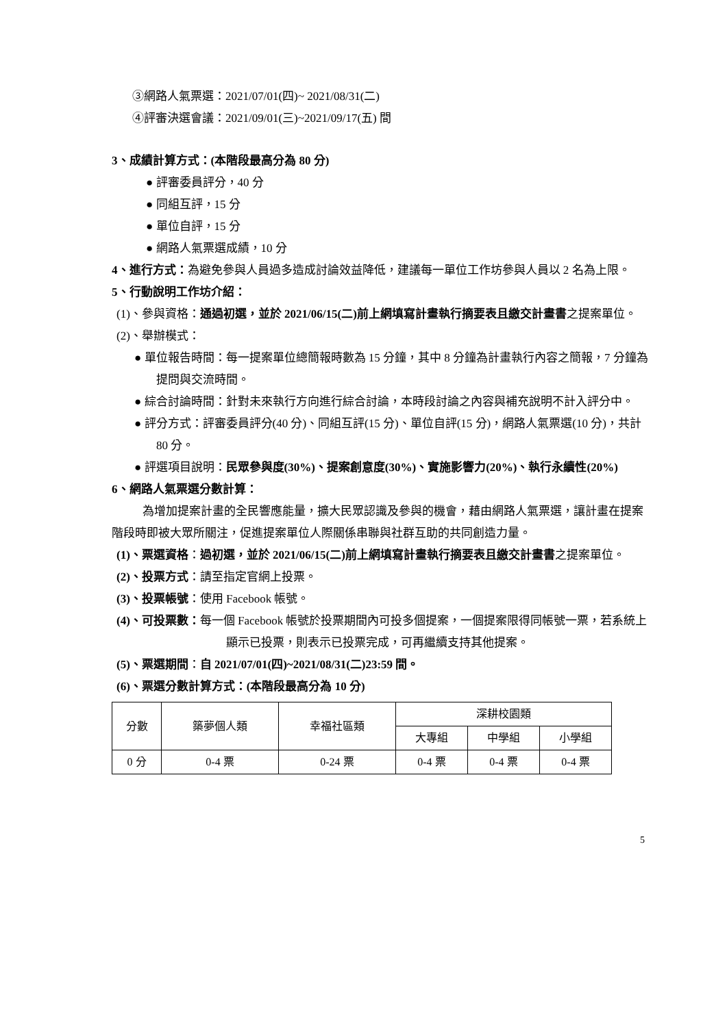③網路人氣票選：2021/07/01(四)~ 2021/08/31(二)
④評審決選會議：2021/09/01(三)~2021/09/17(五) 間
3、成績計算方式：(本階段最高分為 80 分)
● 評審委員評分，40 分
● 同組互評，15 分
● 單位自評，15 分
● 網路人氣票選成績，10 分
4、進行方式：為避免參與人員過多造成討論效益降低，建議每一單位工作坊參與人員以 2 名為上限。
5、行動說明工作坊介紹：
(1)、參與資格：通過初選，並於 2021/06/15(二)前上網填寫計畫執行摘要表且繳交計畫書之提案單位。
(2)、舉辦模式：
● 單位報告時間：每一提案單位總簡報時數為 15 分鐘，其中 8 分鐘為計畫執行內容之簡報，7 分鐘為提問與交流時間。
● 綜合討論時間：針對未來執行方向進行綜合討論，本時段討論之內容與補充說明不計入評分中。
● 評分方式：評審委員評分(40 分)、同組互評(15 分)、單位自評(15 分)，網路人氣票選(10 分)，共計 80 分。
● 評選項目說明：民眾參與度(30%)、提案創意度(30%)、實施影響力(20%)、執行永續性(20%)
6、網路人氣票選分數計算：
為增加提案計畫的全民響應能量，擴大民眾認識及參與的機會，藉由網路人氣票選，讓計畫在提案階段時即被大眾所關注，促進提案單位人際關係串聯與社群互助的共同創造力量。
(1)、票選資格：過初選，並於 2021/06/15(二)前上網填寫計畫執行摘要表且繳交計畫書之提案單位。
(2)、投票方式：請至指定官網上投票。
(3)、投票帳號：使用 Facebook 帳號。
(4)、可投票數：每一個 Facebook 帳號於投票期間內可投多個提案，一個提案限得同帳號一票，若系統上顯示已投票，則表示已投票完成，可再繼續支持其他提案。
(5)、票選期間：自 2021/07/01(四)~2021/08/31(二)23:59 間。
(6)、票選分數計算方式：(本階段最高分為 10 分)
| 分數 | 築夢個人類 | 幸福社區類 | 深耕校園類 | | |
| | | | 大專組 | 中學組 | 小學組 |
| 0 分 | 0-4 票 | 0-24 票 | 0-4 票 | 0-4 票 | 0-4 票 |
5